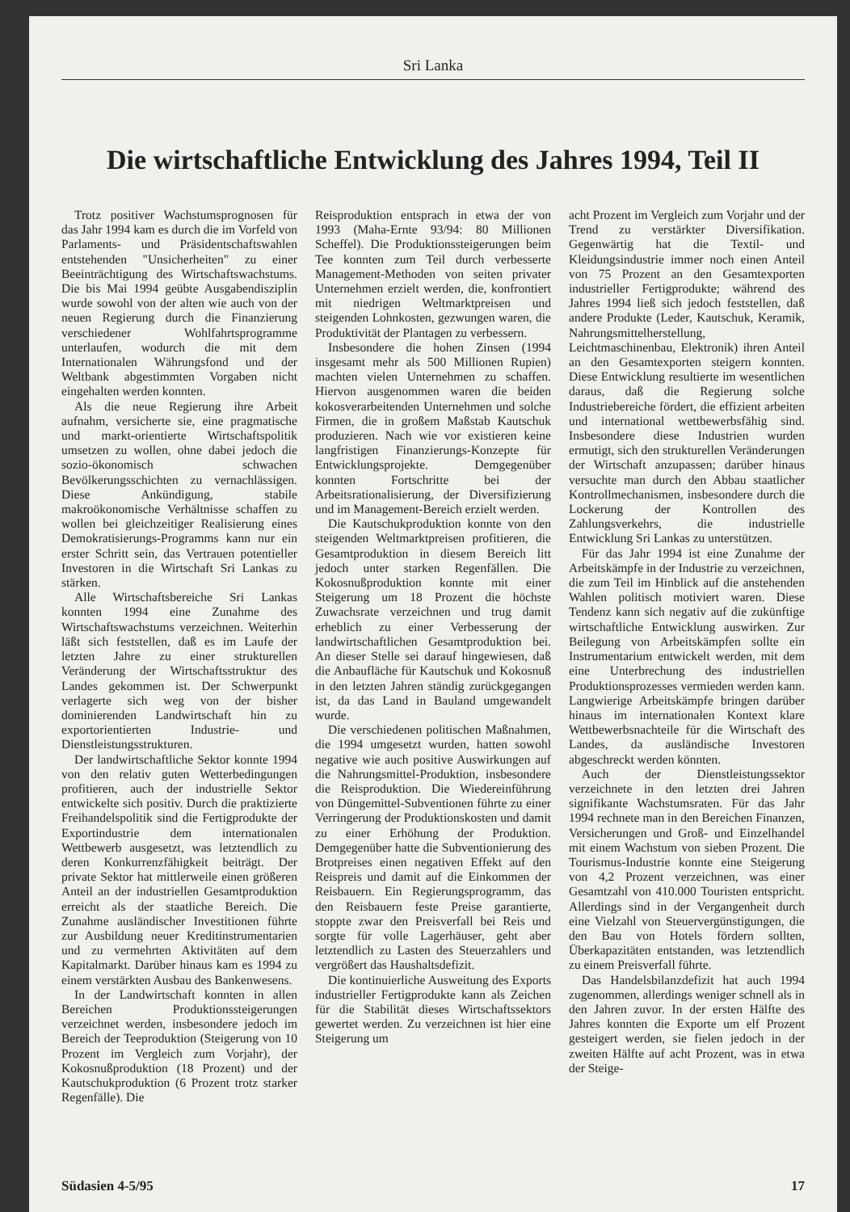Sri Lanka
Die wirtschaftliche Entwicklung des Jahres 1994, Teil II
Trotz positiver Wachstumsprognosen für das Jahr 1994 kam es durch die im Vorfeld von Parlaments- und Präsidentschaftswahlen entstehenden "Unsicherheiten" zu einer Beeinträchtigung des Wirtschaftswachstums. Die bis Mai 1994 geübte Ausgabendisziplin wurde sowohl von der alten wie auch von der neuen Regierung durch die Finanzierung verschiedener Wohlfahrtsprogramme unterlaufen, wodurch die mit dem Internationalen Währungsfond und der Weltbank abgestimmten Vorgaben nicht eingehalten werden konnten.
Als die neue Regierung ihre Arbeit aufnahm, versicherte sie, eine pragmatische und markt-orientierte Wirtschaftspolitik umsetzen zu wollen, ohne dabei jedoch die sozio-ökonomisch schwachen Bevölkerungsschichten zu vernachlässigen. Diese Ankündigung, stabile makroökonomische Verhältnisse schaffen zu wollen bei gleichzeitiger Realisierung eines Demokratisierungs-Programms kann nur ein erster Schritt sein, das Vertrauen potentieller Investoren in die Wirtschaft Sri Lankas zu stärken.
Alle Wirtschaftsbereiche Sri Lankas konnten 1994 eine Zunahme des Wirtschaftswachstums verzeichnen. Weiterhin läßt sich feststellen, daß es im Laufe der letzten Jahre zu einer strukturellen Veränderung der Wirtschaftsstruktur des Landes gekommen ist. Der Schwerpunkt verlagerte sich weg von der bisher dominierenden Landwirtschaft hin zu exportorientierten Industrie- und Dienstleistungsstrukturen.
Der landwirtschaftliche Sektor konnte 1994 von den relativ guten Wetterbedingungen profitieren, auch der industrielle Sektor entwickelte sich positiv. Durch die praktizierte Freihandelspolitik sind die Fertigprodukte der Exportindustrie dem internationalen Wettbewerb ausgesetzt, was letztendlich zu deren Konkurrenzfähigkeit beiträgt. Der private Sektor hat mittlerweile einen größeren Anteil an der industriellen Gesamtproduktion erreicht als der staatliche Bereich. Die Zunahme ausländischer Investitionen führte zur Ausbildung neuer Kreditinstrumentarien und zu vermehrten Aktivitäten auf dem Kapitalmarkt. Darüber hinaus kam es 1994 zu einem verstärkten Ausbau des Bankenwesens.
In der Landwirtschaft konnten in allen Bereichen Produktionssteigerungen verzeichnet werden, insbesondere jedoch im Bereich der Teeproduktion (Steigerung von 10 Prozent im Vergleich zum Vorjahr), der Kokosnußproduktion (18 Prozent) und der Kautschukproduktion (6 Prozent trotz starker Regenfälle). Die
Reisproduktion entsprach in etwa der von 1993 (Maha-Ernte 93/94: 80 Millionen Scheffel). Die Produktionssteigerungen beim Tee konnten zum Teil durch verbesserte Management-Methoden von seiten privater Unternehmen erzielt werden, die, konfrontiert mit niedrigen Weltmarktpreisen und steigenden Lohnkosten, gezwungen waren, die Produktivität der Plantagen zu verbessern.
Insbesondere die hohen Zinsen (1994 insgesamt mehr als 500 Millionen Rupien) machten vielen Unternehmen zu schaffen. Hiervon ausgenommen waren die beiden kokosverarbeitenden Unternehmen und solche Firmen, die in großem Maßstab Kautschuk produzieren. Nach wie vor existieren keine langfristigen Finanzierungs-Konzepte für Entwicklungsprojekte. Demgegenüber konnten Fortschritte bei der Arbeitsrationalisierung, der Diversifizierung und im Management-Bereich erzielt werden.
Die Kautschukproduktion konnte von den steigenden Weltmarktpreisen profitieren, die Gesamtproduktion in diesem Bereich litt jedoch unter starken Regenfällen. Die Kokosnußproduktion konnte mit einer Steigerung um 18 Prozent die höchste Zuwachsrate verzeichnen und trug damit erheblich zu einer Verbesserung der landwirtschaftlichen Gesamtproduktion bei. An dieser Stelle sei darauf hingewiesen, daß die Anbaufläche für Kautschuk und Kokosnuß in den letzten Jahren ständig zurückgegangen ist, da das Land in Bauland umgewandelt wurde.
Die verschiedenen politischen Maßnahmen, die 1994 umgesetzt wurden, hatten sowohl negative wie auch positive Auswirkungen auf die Nahrungsmittel-Produktion, insbesondere die Reisproduktion. Die Wiedereinführung von Düngemittel-Subventionen führte zu einer Verringerung der Produktionskosten und damit zu einer Erhöhung der Produktion. Demgegenüber hatte die Subventionierung des Brotpreises einen negativen Effekt auf den Reispreis und damit auf die Einkommen der Reisbauern. Ein Regierungsprogramm, das den Reisbauern feste Preise garantierte, stoppte zwar den Preisverfall bei Reis und sorgte für volle Lagerhäuser, geht aber letztendlich zu Lasten des Steuerzahlers und vergrößert das Haushaltsdefizit.
Die kontinuierliche Ausweitung des Exports industrieller Fertigprodukte kann als Zeichen für die Stabilität dieses Wirtschaftssektors gewertet werden. Zu verzeichnen ist hier eine Steigerung um
acht Prozent im Vergleich zum Vorjahr und der Trend zu verstärkter Diversifikation. Gegenwärtig hat die Textil- und Kleidungsindustrie immer noch einen Anteil von 75 Prozent an den Gesamtexporten industrieller Fertigprodukte; während des Jahres 1994 ließ sich jedoch feststellen, daß andere Produkte (Leder, Kautschuk, Keramik, Nahrungsmittelherstellung, Leichtmaschinenbau, Elektronik) ihren Anteil an den Gesamtexporten steigern konnten. Diese Entwicklung resultierte im wesentlichen daraus, daß die Regierung solche Industriebereiche fördert, die effizient arbeiten und international wettbewerbsfähig sind. Insbesondere diese Industrien wurden ermutigt, sich den strukturellen Veränderungen der Wirtschaft anzupassen; darüber hinaus versuchte man durch den Abbau staatlicher Kontrollmechanismen, insbesondere durch die Lockerung der Kontrollen des Zahlungsverkehrs, die industrielle Entwicklung Sri Lankas zu unterstützen.
Für das Jahr 1994 ist eine Zunahme der Arbeitskämpfe in der Industrie zu verzeichnen, die zum Teil im Hinblick auf die anstehenden Wahlen politisch motiviert waren. Diese Tendenz kann sich negativ auf die zukünftige wirtschaftliche Entwicklung auswirken. Zur Beilegung von Arbeitskämpfen sollte ein Instrumentarium entwickelt werden, mit dem eine Unterbrechung des industriellen Produktionsprozesses vermieden werden kann. Langwierige Arbeitskämpfe bringen darüber hinaus im internationalen Kontext klare Wettbewerbsnachteile für die Wirtschaft des Landes, da ausländische Investoren abgeschreckt werden könnten.
Auch der Dienstleistungssektor verzeichnete in den letzten drei Jahren signifikante Wachstumsraten. Für das Jahr 1994 rechnete man in den Bereichen Finanzen, Versicherungen und Groß- und Einzelhandel mit einem Wachstum von sieben Prozent. Die Tourismus-Industrie konnte eine Steigerung von 4,2 Prozent verzeichnen, was einer Gesamtzahl von 410.000 Touristen entspricht. Allerdings sind in der Vergangenheit durch eine Vielzahl von Steuervergünstigungen, die den Bau von Hotels fördern sollten, Überkapazitäten entstanden, was letztendlich zu einem Preisverfall führte.
Das Handelsbilanzdefizit hat auch 1994 zugenommen, allerdings weniger schnell als in den Jahren zuvor. In der ersten Hälfte des Jahres konnten die Exporte um elf Prozent gesteigert werden, sie fielen jedoch in der zweiten Hälfte auf acht Prozent, was in etwa der Steige-
Südasien 4-5/95 17